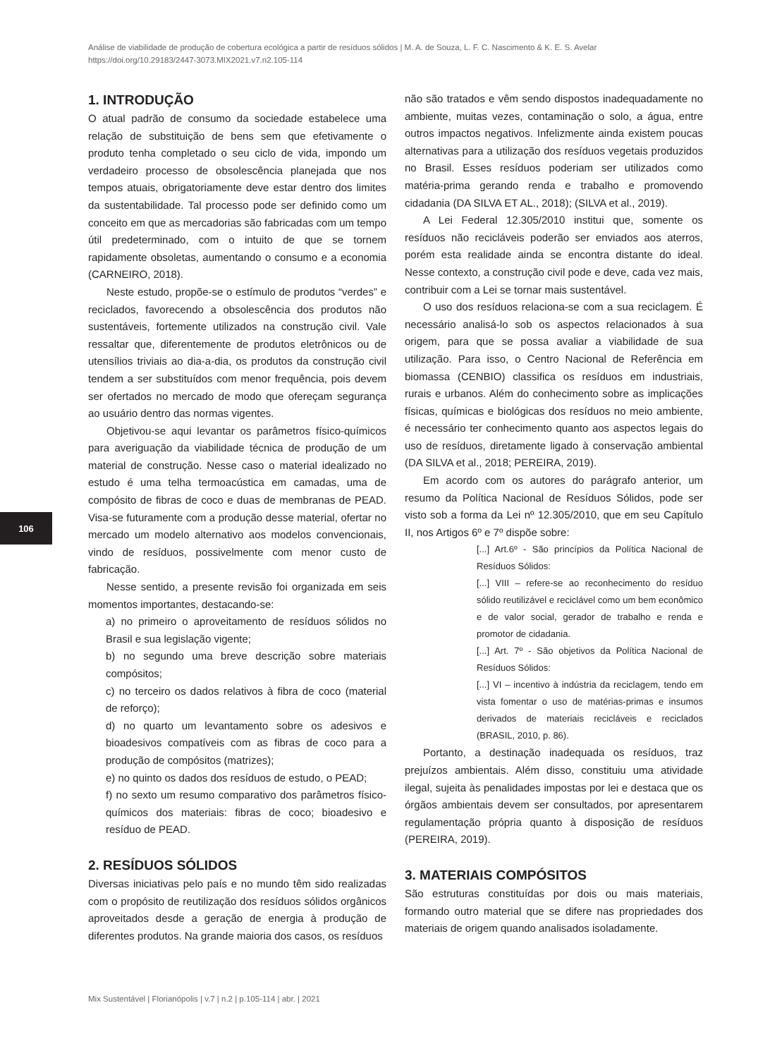Análise de viabilidade de produção de cobertura ecológica a partir de resíduos sólidos | M. A. de Souza, L. F. C. Nascimento & K. E. S. Avelar
https://doi.org/10.29183/2447-3073.MIX2021.v7.n2.105-114
106
1. INTRODUÇÃO
O atual padrão de consumo da sociedade estabelece uma relação de substituição de bens sem que efetivamente o produto tenha completado o seu ciclo de vida, impondo um verdadeiro processo de obsolescência planejada que nos tempos atuais, obrigatoriamente deve estar dentro dos limites da sustentabilidade. Tal processo pode ser definido como um conceito em que as mercadorias são fabricadas com um tempo útil predeterminado, com o intuito de que se tornem rapidamente obsoletas, aumentando o consumo e a economia (CARNEIRO, 2018).
Neste estudo, propõe-se o estímulo de produtos “verdes” e reciclados, favorecendo a obsolescência dos produtos não sustentáveis, fortemente utilizados na construção civil. Vale ressaltar que, diferentemente de produtos eletrônicos ou de utensílios triviais ao dia-a-dia, os produtos da construção civil tendem a ser substituídos com menor frequência, pois devem ser ofertados no mercado de modo que ofereçam segurança ao usuário dentro das normas vigentes.
Objetivou-se aqui levantar os parâmetros físico-químicos para averiguação da viabilidade técnica de produção de um material de construção. Nesse caso o material idealizado no estudo é uma telha termoacústica em camadas, uma de compósito de fibras de coco e duas de membranas de PEAD. Visa-se futuramente com a produção desse material, ofertar no mercado um modelo alternativo aos modelos convencionais, vindo de resíduos, possivelmente com menor custo de fabricação.
Nesse sentido, a presente revisão foi organizada em seis momentos importantes, destacando-se:
a) no primeiro o aproveitamento de resíduos sólidos no Brasil e sua legislação vigente;
b) no segundo uma breve descrição sobre materiais compósitos;
c) no terceiro os dados relativos à fibra de coco (material de reforço);
d) no quarto um levantamento sobre os adesivos e bioadesivos compatíveis com as fibras de coco para a produção de compósitos (matrizes);
e) no quinto os dados dos resíduos de estudo, o PEAD;
f) no sexto um resumo comparativo dos parâmetros físico-químicos dos materiais: fibras de coco; bioadesivo e resíduo de PEAD.
2. RESÍDUOS SÓLIDOS
Diversas iniciativas pelo país e no mundo têm sido realizadas com o propósito de reutilização dos resíduos sólidos orgânicos aproveitados desde a geração de energia à produção de diferentes produtos. Na grande maioria dos casos, os resíduos
não são tratados e vêm sendo dispostos inadequadamente no ambiente, muitas vezes, contaminação o solo, a água, entre outros impactos negativos. Infelizmente ainda existem poucas alternativas para a utilização dos resíduos vegetais produzidos no Brasil. Esses resíduos poderiam ser utilizados como matéria-prima gerando renda e trabalho e promovendo cidadania (DA SILVA ET AL., 2018); (SILVA et al., 2019).
A Lei Federal 12.305/2010 institui que, somente os resíduos não recicláveis poderão ser enviados aos aterros, porém esta realidade ainda se encontra distante do ideal. Nesse contexto, a construção civil pode e deve, cada vez mais, contribuir com a Lei se tornar mais sustentável.
O uso dos resíduos relaciona-se com a sua reciclagem. É necessário analisá-lo sob os aspectos relacionados à sua origem, para que se possa avaliar a viabilidade de sua utilização. Para isso, o Centro Nacional de Referência em biomassa (CENBIO) classifica os resíduos em industriais, rurais e urbanos. Além do conhecimento sobre as implicações físicas, químicas e biológicas dos resíduos no meio ambiente, é necessário ter conhecimento quanto aos aspectos legais do uso de resíduos, diretamente ligado à conservação ambiental (DA SILVA et al., 2018; PEREIRA, 2019).
Em acordo com os autores do parágrafo anterior, um resumo da Política Nacional de Resíduos Sólidos, pode ser visto sob a forma da Lei nº 12.305/2010, que em seu Capítulo II, nos Artigos 6º e 7º dispõe sobre:
[...] Art.6º - São princípios da Política Nacional de Resíduos Sólidos:
[...] VIII – refere-se ao reconhecimento do resíduo sólido reutilizável e reciclável como um bem econômico e de valor social, gerador de trabalho e renda e promotor de cidadania.
[...] Art. 7º - São objetivos da Política Nacional de Resíduos Sólidos:
[...] VI – incentivo à indústria da reciclagem, tendo em vista fomentar o uso de matérias-primas e insumos derivados de materiais recicláveis e reciclados (BRASIL, 2010, p. 86).
Portanto, a destinação inadequada os resíduos, traz prejuízos ambientais. Além disso, constituiu uma atividade ilegal, sujeita às penalidades impostas por lei e destaca que os órgãos ambientais devem ser consultados, por apresentarem regulamentação própria quanto à disposição de resíduos (PEREIRA, 2019).
3. MATERIAIS COMPÓSITOS
São estruturas constituídas por dois ou mais materiais, formando outro material que se difere nas propriedades dos materiais de origem quando analisados isoladamente.
Mix Sustentável | Florianópolis | v.7 | n.2 | p.105-114 | abr. | 2021